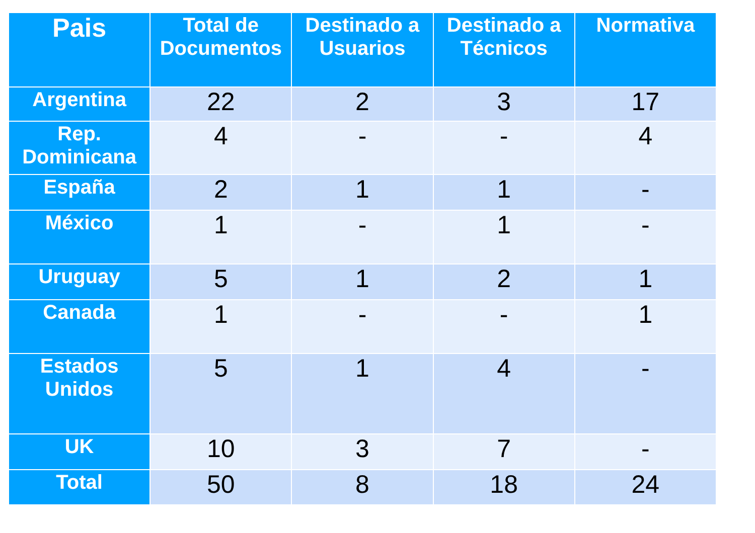| Pais | Total de Documentos | Destinado a Usuarios | Destinado a Técnicos | Normativa |
| --- | --- | --- | --- | --- |
| Argentina | 22 | 2 | 3 | 17 |
| Rep. Dominicana | 4 | - | - | 4 |
| España | 2 | 1 | 1 | - |
| México | 1 | - | 1 | - |
| Uruguay | 5 | 1 | 2 | 1 |
| Canada | 1 | - | - | 1 |
| Estados Unidos | 5 | 1 | 4 | - |
| UK | 10 | 3 | 7 | - |
| Total | 50 | 8 | 18 | 24 |